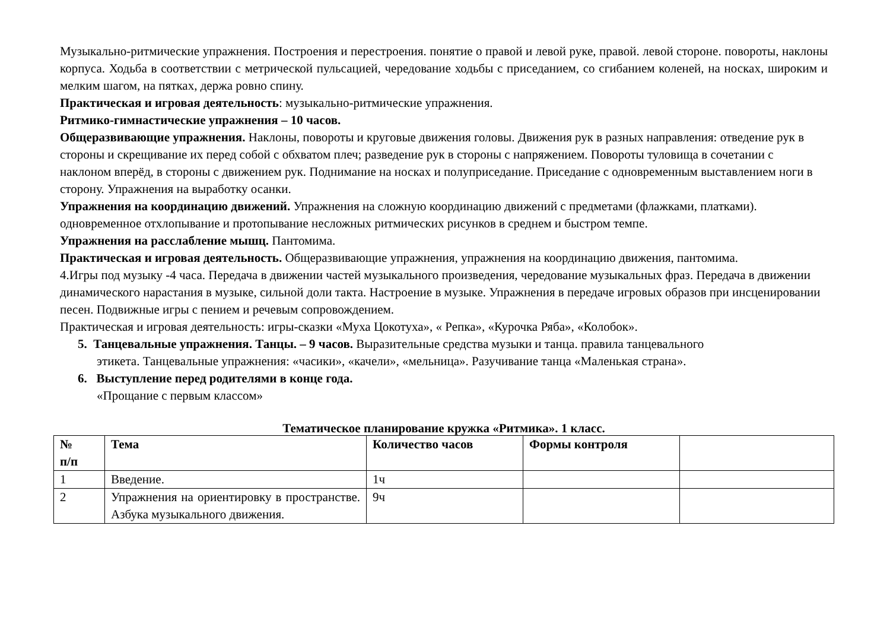Музыкально-ритмические упражнения. Построения и перестроения. понятие о правой и левой руке, правой. левой стороне. повороты, наклоны корпуса. Ходьба в соответствии с метрической пульсацией, чередование ходьбы с приседанием, со сгибанием коленей, на носках, широким и мелким шагом, на пятках, держа ровно спину.
Практическая и игровая деятельность: музыкально-ритмические упражнения.
Ритмико-гимнастические упражнения – 10 часов.
Общеразвивающие упражнения. Наклоны, повороты и круговые движения головы. Движения рук в разных направления: отведение рук в стороны и скрещивание их перед собой с обхватом плеч; разведение рук в стороны с напряжением. Повороты туловища в сочетании с наклоном вперёд, в стороны с движением рук. Поднимание на носках и полуприседание. Приседание с одновременным выставлением ноги в сторону. Упражнения на выработку осанки.
Упражнения на координацию движений. Упражнения на сложную координацию движений с предметами (флажками, платками). одновременное отхлопывание и протопывание несложных ритмических рисунков в среднем и быстром темпе.
Упражнения на расслабление мышц. Пантомима.
Практическая и игровая деятельность. Общеразвивающие упражнения, упражнения на координацию движения, пантомима.
4.Игры под музыку -4 часа. Передача в движении частей музыкального произведения, чередование музыкальных фраз. Передача в движении динамического нарастания в музыке, сильной доли такта. Настроение в музыке. Упражнения в передаче игровых образов при инсценировании песен. Подвижные игры с пением и речевым сопровождением.
Практическая и игровая деятельность: игры-сказки «Муха Цокотуха», « Репка», «Курочка Ряба», «Колобок».
5. Танцевальные упражнения. Танцы. – 9 часов. Выразительные средства музыки и танца. правила танцевального
этикета. Танцевальные упражнения: «часики», «качели», «мельница». Разучивание танца «Маленькая страна».
6. Выступление перед родителями в конце года.
«Прощание с первым классом»
Тематическое планирование кружка «Ритмика». 1 класс.
| № п/п | Тема | Количество часов | Формы контроля | |
| --- | --- | --- | --- | --- |
| 1 | Введение. | 1ч | | |
| 2 | Упражнения на ориентировку в пространстве. Азбука музыкального движения. | 9ч | | |